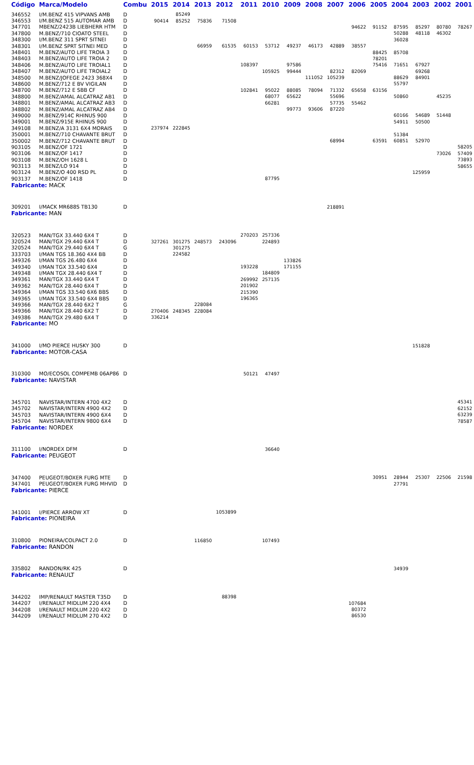| Código | Marca/Modelo | Combu | 2015 | 2014 | 2013 | 2012 | 2011 | 2010 | 2009 | 2008 | 2007 | 2006 | 2005 | 2004 | 2003 | 2002 | 2001 |
| --- | --- | --- | --- | --- | --- | --- | --- | --- | --- | --- | --- | --- | --- | --- | --- | --- | --- |
| 346552 | I/M.BENZ 415 VIPVANS AMB | D | | 85249 | | | | | | | | | | | | | |
| 346553 | I/M.BENZ 515 AUTOMAR AMB | D | 90414 | 85252 | 75836 | 71508 | | | | | | | | | | | |
| 347701 | MBENZ/2423B LIEBHERR HTM | D | | | | | | | | | | 94622 | 91152 | 87595 | 85297 | 80780 | 78267 |
| 347800 | M.BENZ/710 CIOATO STEEL | D | | | | | | | | | | | | 50288 | 48118 | 46302 | |
| 348300 | I/M.BENZ 311 SPRT SITNEI | D | | | | | | | | | | | | 36028 | | | |
| 348301 | I/M.BENZ SPRT SITNEI MED | D | | | 66959 | 61535 | 60153 | 53712 | 49237 | 46173 | 42889 | 38557 | | | | | |
| 348401 | M.BENZ/AUTO LIFE TROIA 3 | D | | | | | | | | | | | 88425 | 85708 | | | |
| 348403 | M.BENZ/AUTO LIFE TROIA 2 | D | | | | | | | | | | | 78201 | | | | |
| 348406 | M.BENZ/AUTO LIFE TROIAL1 | D | | | | | 108397 | | 97586 | | | | 75416 | 71651 | 67927 | | |
| 348407 | M.BENZ/AUTO LIFE TROIAL2 | D | | | | | | 105925 | 99444 | | 82312 | 82069 | | | 69268 | | |
| 348500 | M.BENZ/JOFEGE 2423 368X4 | D | | | | | | | | 111052 | 105239 | | | 88629 | 84901 | | |
| 348600 | M.BENZ/712 E BV VIGILAN | D | | | | | | | | | | | | 55797 | | | |
| 348700 | M.BENZ/712 E SBB CF | D | | | | | 102841 | 95022 | 88085 | 78094 | 71332 | 65658 | 63156 | | | | |
| 348800 | M.BENZ/AMAL ALCATRAZ AB1 | D | | | | | | 68077 | 65622 | | 55696 | | | 50860 | | 45235 | |
| 348801 | M.BENZ/AMAL ALCATRAZ AB3 | D | | | | | | 66281 | | | 57735 | 55462 | | | | | |
| 348802 | M.BENZ/AMAL ALCATRAZ AB4 | D | | | | | | | 99773 | 93606 | 87220 | | | | | | |
| 349000 | M.BENZ/914C RHINUS 900 | D | | | | | | | | | | | | 60166 | 54689 | 51448 | |
| 349001 | M.BENZ/915E RHINUS 900 | D | | | | | | | | | | | | 54911 | 50500 | | |
| 349108 | M.BENZ/A 3131 6X4 MORAIS | D | 237974 | 222845 | | | | | | | | | | | | | |
| 350001 | M.BENZ/710 CHAVANTE BRUT | D | | | | | | | | | | | | 51384 | | | |
| 350002 | M.BENZ/712 CHAVANTE BRUT | D | | | | | | | | | 68994 | | 63591 | 60851 | 52970 | | |
| 903105 | M.BENZ/OF 1721 | D | | | | | | | | | | | | | | | 58205 |
| 903106 | M.BENZ/OF 1417 | D | | | | | | | | | | | | | | 73026 | 57409 |
| 903108 | M.BENZ/OH 1628 L | D | | | | | | | | | | | | | | | 73893 |
| 903113 | M.BENZ/LO 914 | D | | | | | | | | | | | | | | | 58655 |
| 903124 | M.BENZ/O 400 RSD PL | D | | | | | | | | | | | | | 125959 | | |
| 903137 | M.BENZ/OF 1418 | D | | | | | | 87795 | | | | | | | | | |
| Fabricante: MACK | | | | | | | | | | | | | | | | | |
| 309201 | I/MACK MR688S TB130 | D | | | | | | | | | 218891 | | | | | | |
| Fabricante: MAN | | | | | | | | | | | | | | | | | |
| 320523 | MAN/TGX 33.440 6X4 T | D | | | | | 270203 | 257336 | | | | | | | | | |
| 320524 | MAN/TGX 29.440 6X4 T | D | 327261 | 301275 | 248573 | 243096 | | 224893 | | | | | | | | | |
| 320524 | MAN/TGX 29.440 6X4 T | G | | 301275 | | | | | | | | | | | | | |
| 333703 | I/MAN TGS 18.360 4X4 BB | D | | 224582 | | | | | | | | | | | | | |
| 349326 | I/MAN TGS 26.480 6X4 | D | | | | | | | 133826 | | | | | | | | |
| 349340 | I/MAN TGX 33.540 6X4 | D | | | | | 193228 | | 171155 | | | | | | | | |
| 349348 | I/MAN TGX 28.440 6X4 T | D | | | | | | 184809 | | | | | | | | | |
| 349361 | MAN/TGX 33.440 6X4 T | D | | | | | 269992 | 257135 | | | | | | | | | |
| 349362 | MAN/TGX 28.440 6X4 T | D | | | | | 201902 | | | | | | | | | | |
| 349364 | I/MAN TGS 33.540 6X6 BBS | D | | | | | 215390 | | | | | | | | | | |
| 349365 | I/MAN TGX 33.540 6X4 BBS | D | | | | | 196365 | | | | | | | | | | |
| 349366 | MAN/TGX 28.440 6X2 T | G | | | 228084 | | | | | | | | | | | | |
| 349366 | MAN/TGX 28.440 6X2 T | D | 270406 | 248345 | 228084 | | | | | | | | | | | | |
| 349386 | MAN/TGX 29.480 6X4 T | D | 336214 | | | | | | | | | | | | | | |
| Fabricante: MO | | | | | | | | | | | | | | | | | |
| 341000 | I/MO PIERCE HUSKY 300 | D | | | | | | | | | | | | | 151828 | | |
| Fabricante: MOTOR-CASA | | | | | | | | | | | | | | | | | |
| 310300 | MO/ECOSOL COMPEMB 06AP86 | D | | | | | 50121 | 47497 | | | | | | | | | |
| Fabricante: NAVISTAR | | | | | | | | | | | | | | | | | |
| 345701 | NAVISTAR/INTERN 4700 4X2 | D | | | | | | | | | | | | | | | 45341 |
| 345702 | NAVISTAR/INTERN 4900 4X2 | D | | | | | | | | | | | | | | | 62152 |
| 345703 | NAVISTAR/INTERN 4900 6X4 | D | | | | | | | | | | | | | | | 63239 |
| 345704 | NAVISTAR/INTERN 9800 6X4 | D | | | | | | | | | | | | | | | 78587 |
| Fabricante: NORDEX | | | | | | | | | | | | | | | | | |
| 311100 | I/NORDEX DFM | D | | | | | | 36640 | | | | | | | | | |
| Fabricante: PEUGEOT | | | | | | | | | | | | | | | | | |
| 347400 | PEUGEOT/BOXER FURG MTE | D | | | | | | | | | | | 30951 | 28944 | 25307 | 22506 | 21598 |
| 347401 | PEUGEOT/BOXER FURG MHVID | D | | | | | | | | | | | | 27791 | | | |
| Fabricante: PIERCE | | | | | | | | | | | | | | | | | |
| 341001 | I/PIERCE ARROW XT | D | | | | 1053899 | | | | | | | | | | | |
| Fabricante: PIONEIRA | | | | | | | | | | | | | | | | | |
| 310800 | PIONEIRA/COLPACT 2.0 | D | | | 116850 | | | 107493 | | | | | | | | | |
| Fabricante: RANDON | | | | | | | | | | | | | | | | | |
| 335802 | RANDON/RK 425 | D | | | | | | | | | | | | 34939 | | | |
| Fabricante: RENAULT | | | | | | | | | | | | | | | | | |
| 344202 | IMP/RENAULT MASTER T35D | D | | | | 88398 | | | | | | | | | | | |
| 344207 | I/RENAULT MIDLUM 220 4X4 | D | | | | | | | | | | 107684 | | | | | |
| 344208 | I/RENAULT MIDLUM 220 4X2 | D | | | | | | | | | | 80372 | | | | | |
| 344209 | I/RENAULT MIDLUM 270 4X2 | D | | | | | | | | | | 86530 | | | | | |